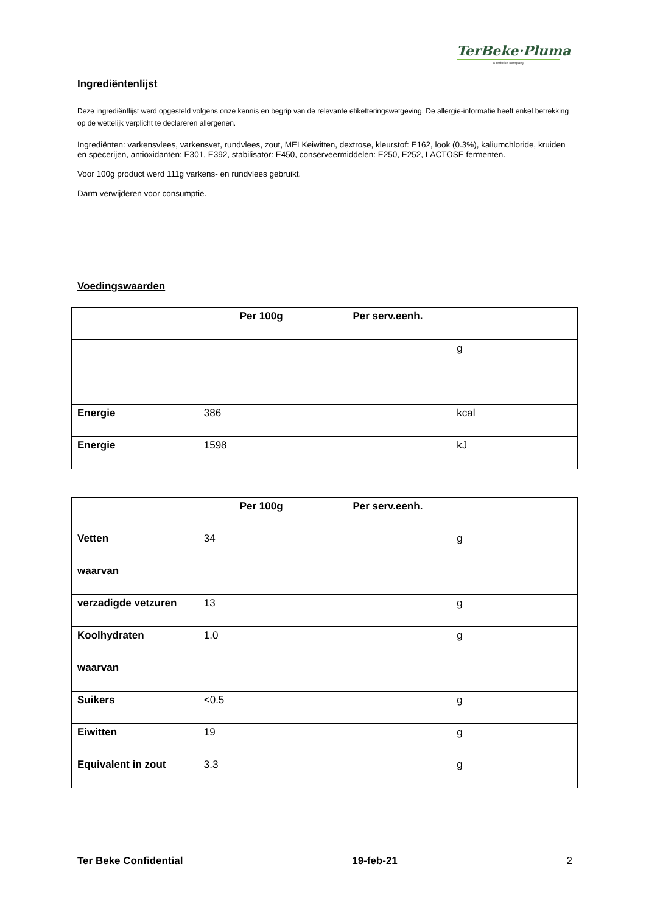TerBeke·Pluma
a terbeke company
Ingrediëntenlijst
Deze ingrediëntlijst werd opgesteld volgens onze kennis en begrip van de relevante etiketteringswetgeving. De allergie-informatie heeft enkel betrekking op de wettelijk verplicht te declareren allergenen.
Ingrediënten: varkensvlees, varkensvet, rundvlees, zout, MELKeiwitten, dextrose, kleurstof: E162, look (0.3%), kaliumchloride, kruiden en specerijen, antioxidanten: E301, E392, stabilisator: E450, conserveermiddelen: E250, E252, LACTOSE fermenten.
Voor 100g product werd 111g varkens- en rundvlees gebruikt.
Darm verwijderen voor consumptie.
Voedingswaarden
| | Per 100g | Per serv.eenh. | |
| --- | --- | --- | --- |
| | | | g |
| Energie | 386 | | kcal |
| Energie | 1598 | | kJ |
| | Per 100g | Per serv.eenh. | |
| --- | --- | --- | --- |
| Vetten | 34 | | g |
| waarvan | | | |
| verzadigde vetzuren | 13 | | g |
| Koolhydraten | 1.0 | | g |
| waarvan | | | |
| Suikers | <0.5 | | g |
| Eiwitten | 19 | | g |
| Equivalent in zout | 3.3 | | g |
Ter Beke Confidential 19-feb-21 2